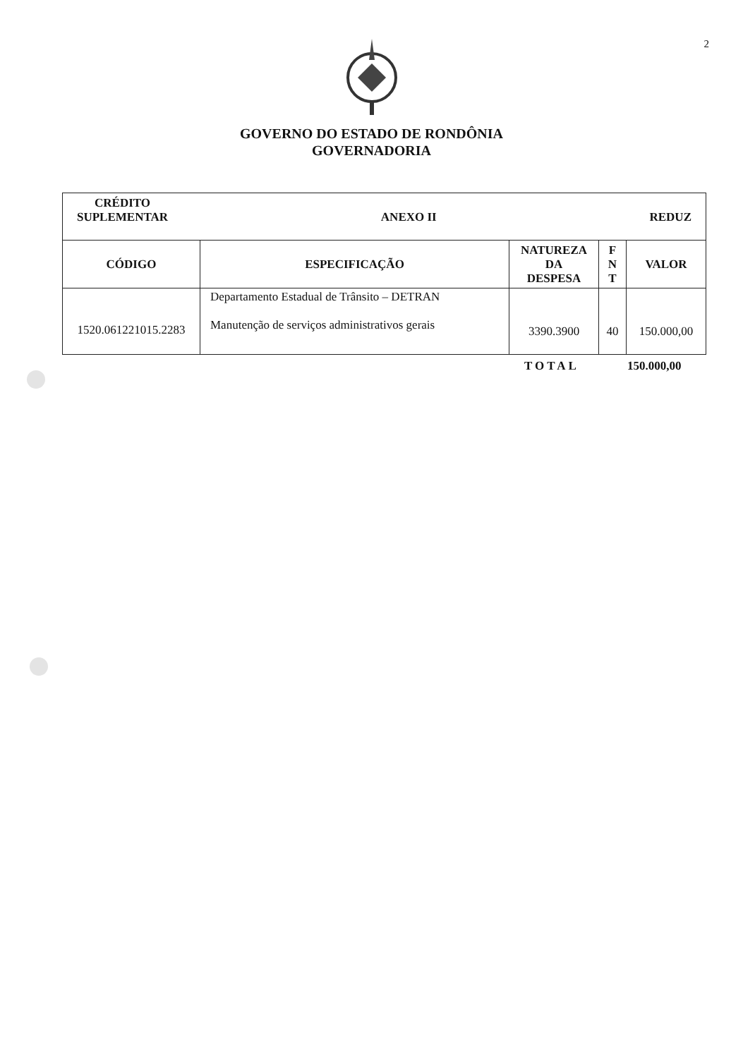2
GOVERNO DO ESTADO DE RONDÔNIA
GOVERNADORIA
| CRÉDITO SUPLEMENTAR ANEXO II REDUZ | | | | |
| CÓDIGO | ESPECIFICAÇÃO | NATUREZA DA DESPESA | F N T | VALOR |
| 1520.061221015.2283 | Departamento Estadual de Trânsito – DETRAN Manutenção de serviços administrativos gerais | 3390.3900 | 40 | 150.000,00 |
TOTAL 150.000,00